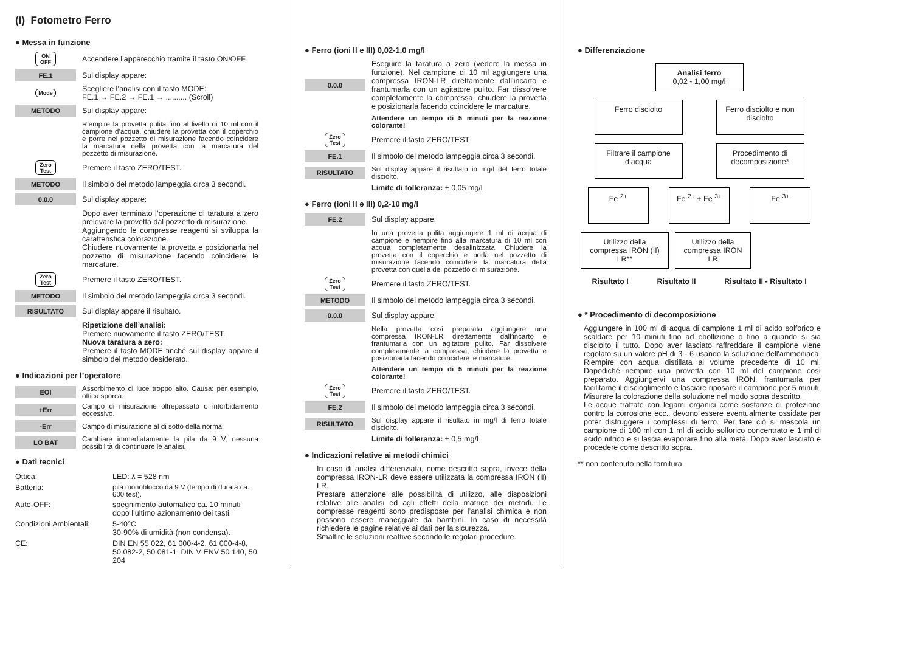(I) Fotometro Ferro
● Messa in funzione
ON
OFF
Accendere l’apparecchio tramite il tasto ON/OFF.
FE.1
Sul display appare:
Mode
Scegliere l’analisi con il tasto MODE:
FE.1 → FE.2 → FE.1 → .......... (Scroll)
METODO
Sul display appare:
Riempire la provetta pulita fino al livello di 10 ml con il campione d’acqua, chiudere la provetta con il coperchio e porre nel pozzetto di misurazione facendo coincidere la marcatura della provetta con la marcatura del pozzetto di misurazione.
Zero
Test
Premere il tasto ZERO/TEST.
METODO
Il simbolo del metodo lampeggia circa 3 secondi.
0.0.0
Sul display appare:
Dopo aver terminato l’operazione di taratura a zero prelevare la provetta dal pozzetto di misurazione.
Aggiungendo le compresse reagenti si sviluppa la caratteristica colorazione.
Chiudere nuovamente la provetta e posizionarla nel pozzetto di misurazione facendo coincidere le marcature.
Zero
Test
Premere il tasto ZERO/TEST.
METODO
Il simbolo del metodo lampeggia circa 3 secondi.
RISULTATO
Sul display appare il risultato.
Ripetizione dell’analisi:
Premere nuovamente il tasto ZERO/TEST.
Nuova taratura a zero:
Premere il tasto MODE finché sul display appare il simbolo del metodo desiderato.
● Indicazioni per l’operatore
EOI
Assorbimento di luce troppo alto. Causa: per esempio, ottica sporca.
+Err
Campo di misurazione oltrepassato o intorbidamento eccessivo.
-Err
Campo di misurazione al di sotto della norma.
LO BAT
Cambiare immediatamente la pila da 9 V, nessuna possibilità di continuare le analisi.
● Dati tecnici
| Ottica: | LED: λ = 528 nm |
| Batteria: | pila monoblocco da 9 V (tempo di durata ca. 600 test). |
| Auto-OFF: | spegnimento automatico ca. 10 minuti dopo l’ultimo azionamento dei tasti. |
| Condizioni Ambientali: | 5-40°C 30-90% di umidità (non condensa). |
| CE: | DIN EN 55 022, 61 000-4-2, 61 000-4-8, 50 082-2, 50 081-1, DIN V ENV 50 140, 50 204 |
● Ferro (ioni II e III) 0,02-1,0 mg/l
0.0.0
Eseguire la taratura a zero (vedere la messa in funzione). Nel campione di 10 ml aggiungere una compressa IRON-LR direttamente dall’incarto e frantumarla con un agitatore pulito. Far dissolvere completamente la compressa, chiudere la provetta e posizionarla facendo coincidere le marcature.
Attendere un tempo di 5 minuti per la reazione colorante!
Zero
Test
Premere il tasto ZERO/TEST
FE.1
Il simbolo del metodo lampeggia circa 3 secondi.
RISULTATO
Sul display appare il risultato in mg/l del ferro totale disciolto.
Limite di tolleranza: ± 0,05 mg/l
● Ferro (ioni II e III) 0,2-10 mg/l
FE.2
Sul display appare:
In una provetta pulita aggiungere 1 ml di acqua di campione e riempire fino alla marcatura di 10 ml con acqua completamente desalinizzata. Chiudere la provetta con il coperchio e porla nel pozzetto di misurazione facendo coincidere la marcatura della provetta con quella del pozzetto di misurazione.
Zero
Test
Premere il tasto ZERO/TEST.
METODO
Il simbolo del metodo lampeggia circa 3 secondi.
0.0.0
Sul display appare:
Nella provetta così preparata aggiungere una compressa IRON-LR direttamente dall’incarto e frantumarla con un agitatore pulito. Far dissolvere completamente la compressa, chiudere la provetta e posizionarla facendo coincidere le marcature.
Attendere un tempo di 5 minuti per la reazione colorante!
Zero
Test
Premere il tasto ZERO/TEST.
FE.2
Il simbolo del metodo lampeggia circa 3 secondi.
RISULTATO
Sul display appare il risultato in mg/l di ferro totale disciolto.
Limite di tolleranza: ± 0,5 mg/l
● Indicazioni relative ai metodi chimici
In caso di analisi differenziata, come descritto sopra, invece della compressa IRON-LR deve essere utilizzata la compressa IRON (II) LR.
Prestare attenzione alle possibilità di utilizzo, alle disposizioni relative alle analisi ed agli effetti della matrice dei metodi. Le compresse reagenti sono predisposte per l’analisi chimica e non possono essere maneggiate da bambini. In caso di necessità richiedere le pagine relative ai dati per la sicurezza.
Smaltire le soluzioni reattive secondo le regolari procedure.
● Differenziazione
Analisi ferro
0,02 - 1,00 mg/l
Ferro disciolto Ferro disciolto e non disciolto
Filtrare il campione d’acqua
Procedimento di decomposizione*
Fe <sup>2+</sup> Fe <sup>2+</sup> + Fe <sup>3+</sup> Fe <sup>3+</sup>
Utilizzo della compressa IRON (II) LR**
Utilizzo della compressa IRON LR
Risultato I Risultato II Risultato II - Risultato I
● * Procedimento di decomposizione
Aggiungere in 100 ml di acqua di campione 1 ml di acido solforico e scaldare per 10 minuti fino ad ebollizione o fino a quando si sia disciolto il tutto. Dopo aver lasciato raffreddare il campione viene regolato su un valore pH di 3 - 6 usando la soluzione dell'ammoniaca. Riempire con acqua distillata al volume precedente di 10 ml. Dopodiché riempire una provetta con 10 ml del campione così preparato. Aggiungervi una compressa IRON, frantumarla per facilitarne il discioglimento e lasciare riposare il campione per 5 minuti. Misurare la colorazione della soluzione nel modo sopra descritto.
Le acque trattate con legami organici come sostanze di protezione contro la corrosione ecc., devono essere eventualmente ossidate per poter distruggere i complessi di ferro. Per fare ciò si mescola un campione di 100 ml con 1 ml di acido solforico concentrato e 1 ml di acido nitrico e si lascia evaporare fino alla metà. Dopo aver lasciato e procedere come descritto sopra.
** non contenuto nella fornitura